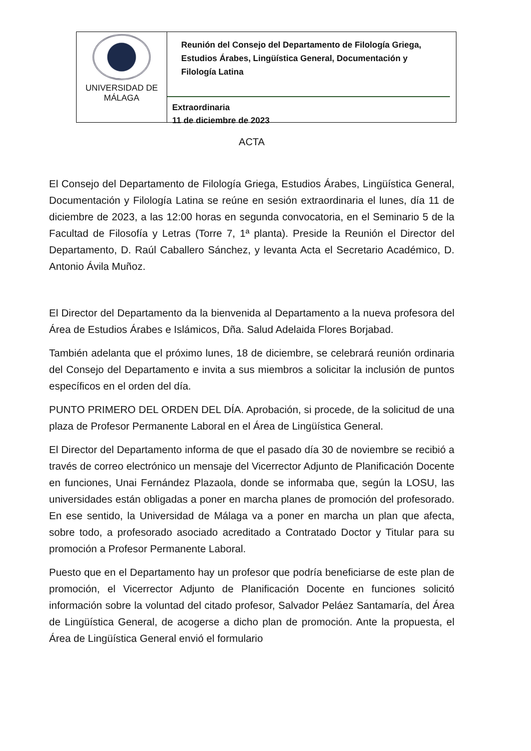UNIVERSIDAD DE
MÁLAGA
Reunión del Consejo del Departamento de Filología Griega, Estudios Árabes, Lingüística General, Documentación y Filología Latina
Extraordinaria
11 de diciembre de 2023
ACTA
El Consejo del Departamento de Filología Griega, Estudios Árabes, Lingüística General, Documentación y Filología Latina se reúne en sesión extraordinaria el lunes, día 11 de diciembre de 2023, a las 12:00 horas en segunda convocatoria, en el Seminario 5 de la Facultad de Filosofía y Letras (Torre 7, 1ª planta). Preside la Reunión el Director del Departamento, D. Raúl Caballero Sánchez, y levanta Acta el Secretario Académico, D. Antonio Ávila Muñoz.
El Director del Departamento da la bienvenida al Departamento a la nueva profesora del Área de Estudios Árabes e Islámicos, Dña. Salud Adelaida Flores Borjabad.
También adelanta que el próximo lunes, 18 de diciembre, se celebrará reunión ordinaria del Consejo del Departamento e invita a sus miembros a solicitar la inclusión de puntos específicos en el orden del día.
PUNTO PRIMERO DEL ORDEN DEL DÍA. Aprobación, si procede, de la solicitud de una plaza de Profesor Permanente Laboral en el Área de Lingüística General.
El Director del Departamento informa de que el pasado día 30 de noviembre se recibió a través de correo electrónico un mensaje del Vicerrector Adjunto de Planificación Docente en funciones, Unai Fernández Plazaola, donde se informaba que, según la LOSU, las universidades están obligadas a poner en marcha planes de promoción del profesorado. En ese sentido, la Universidad de Málaga va a poner en marcha un plan que afecta, sobre todo, a profesorado asociado acreditado a Contratado Doctor y Titular para su promoción a Profesor Permanente Laboral.
Puesto que en el Departamento hay un profesor que podría beneficiarse de este plan de promoción, el Vicerrector Adjunto de Planificación Docente en funciones solicitó información sobre la voluntad del citado profesor, Salvador Peláez Santamaría, del Área de Lingüística General, de acogerse a dicho plan de promoción. Ante la propuesta, el Área de Lingüística General envió el formulario